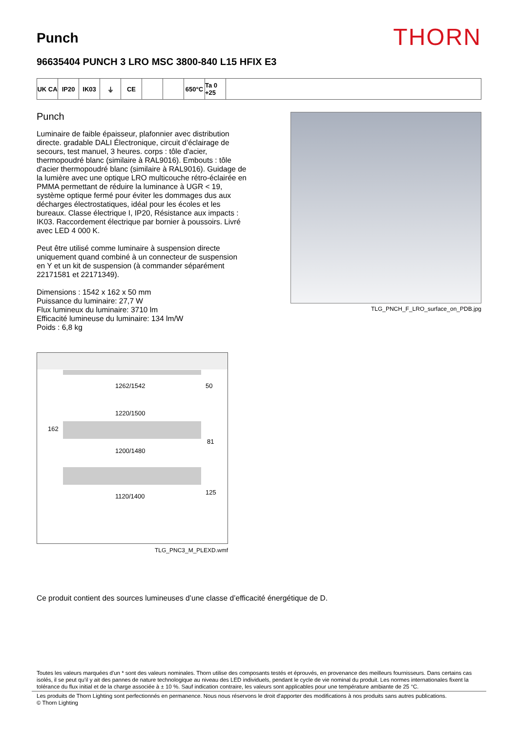Punch
THORN
96635404 PUNCH 3 LRO MSC 3800-840 L15 HFIX E3
UK CA IP20 IK03 ⏚ CE 650°C Ta 0 +25
Punch
Luminaire de faible épaisseur, plafonnier avec distribution directe. gradable DALI Électronique, circuit d’éclairage de secours, test manuel, 3 heures. corps : tôle d'acier, thermopoudré blanc (similaire à RAL9016). Embouts : tôle d'acier thermopoudré blanc (similaire à RAL9016). Guidage de la lumière avec une optique LRO multicouche rétro-éclairée en PMMA permettant de réduire la luminance à UGR < 19, système optique fermé pour éviter les dommages dus aux décharges électrostatiques, idéal pour les écoles et les bureaux. Classe électrique I, IP20, Résistance aux impacts : IK03. Raccordement électrique par bornier à poussoirs. Livré avec LED 4 000 K.
Peut être utilisé comme luminaire à suspension directe uniquement quand combiné à un connecteur de suspension en Y et un kit de suspension (à commander séparément 22171581 et 22171349).
Dimensions : 1542 x 162 x 50 mm
Puissance du luminaire: 27,7 W
Flux lumineux du luminaire: 3710 lm
Efficacité lumineuse du luminaire: 134 lm/W
Poids : 6,8 kg
1262/1542
50
1220/1500
162
81
1200/1480
1120/1400
125
TLG_PNC3_M_PLEXD.wmf
TLG_PNCH_F_LRO_surface_on_PDB.jpg
Ce produit contient des sources lumineuses d’une classe d’efficacité énergétique de D.
Toutes les valeurs marquées d'un * sont des valeurs nominales. Thorn utilise des composants testés et éprouvés, en provenance des meilleurs fournisseurs. Dans certains cas isolés, il se peut qu’il y ait des pannes de nature technologique au niveau des LED individuels, pendant le cycle de vie nominal du produit. Les normes internationales fixent la tolérance du flux initial et de la charge associée à ± 10 %. Sauf indication contraire, les valeurs sont applicables pour une température ambiante de 25 °C.
Les produits de Thorn Lighting sont perfectionnés en permanence. Nous nous réservons le droit d'apporter des modifications à nos produits sans autres publications.
© Thorn Lighting